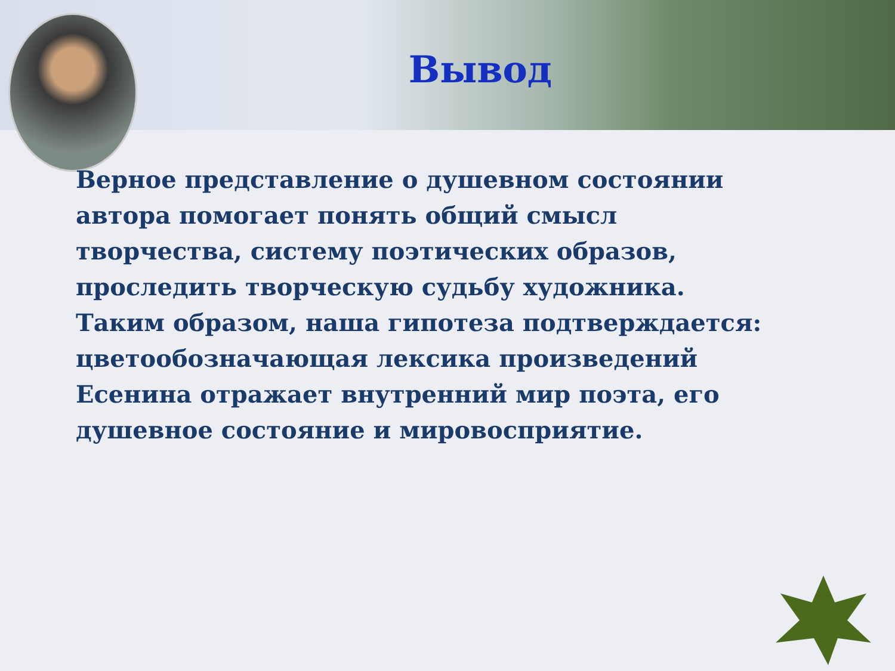Вывод
Верное представление о душевном состоянии автора помогает понять общий смысл творчества, систему поэтических образов, проследить творческую судьбу художника.
Таким образом, наша гипотеза подтверждается: цветообозначающая лексика произведений Есенина отражает внутренний мир поэта, его душевное состояние и мировосприятие.